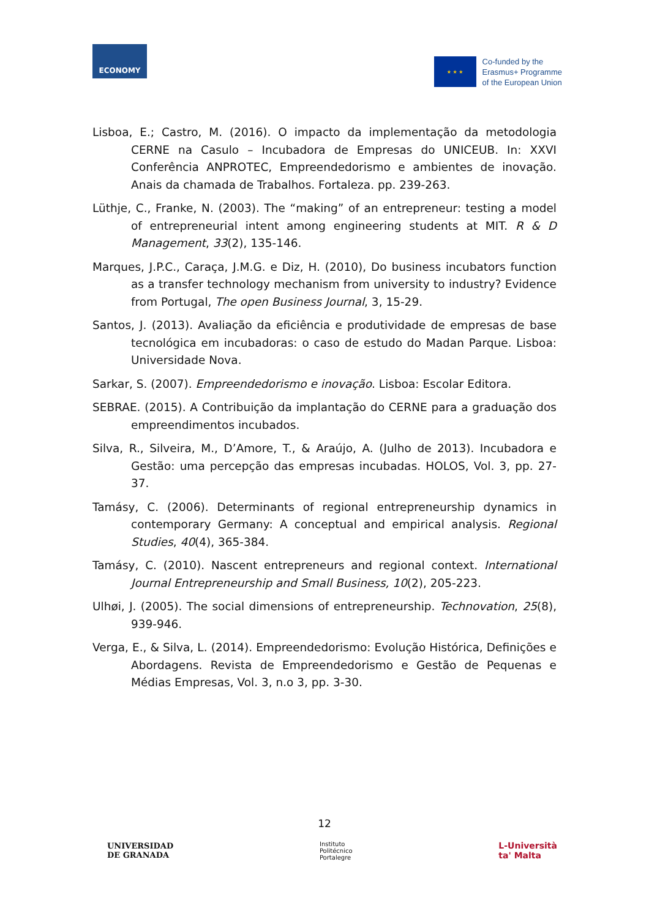ECONOMY
★ ★ ★
Co-funded by the
Erasmus+ Programme
of the European Union
Lisboa, E.; Castro, M. (2016). O impacto da implementação da metodologia CERNE na Casulo – Incubadora de Empresas do UNICEUB. In: XXVI Conferência ANPROTEC, Empreendedorismo e ambientes de inovação. Anais da chamada de Trabalhos. Fortaleza. pp. 239-263.
Lüthje, C., Franke, N. (2003). The “making” of an entrepreneur: testing a model of entrepreneurial intent among engineering students at MIT. R & D Management, 33(2), 135-146.
Marques, J.P.C., Caraça, J.M.G. e Diz, H. (2010), Do business incubators function as a transfer technology mechanism from university to industry? Evidence from Portugal, The open Business Journal, 3, 15-29.
Santos, J. (2013). Avaliação da eficiência e produtividade de empresas de base tecnológica em incubadoras: o caso de estudo do Madan Parque. Lisboa: Universidade Nova.
Sarkar, S. (2007). Empreendedorismo e inovação. Lisboa: Escolar Editora.
SEBRAE. (2015). A Contribuição da implantação do CERNE para a graduação dos empreendimentos incubados.
Silva, R., Silveira, M., D’Amore, T., & Araújo, A. (Julho de 2013). Incubadora e Gestão: uma percepção das empresas incubadas. HOLOS, Vol. 3, pp. 27-37.
Tamásy, C. (2006). Determinants of regional entrepreneurship dynamics in contemporary Germany: A conceptual and empirical analysis. Regional Studies, 40(4), 365-384.
Tamásy, C. (2010). Nascent entrepreneurs and regional context. International Journal Entrepreneurship and Small Business, 10(2), 205-223.
Ulhøi, J. (2005). The social dimensions of entrepreneurship. Technovation, 25(8), 939-946.
Verga, E., & Silva, L. (2014). Empreendedorismo: Evolução Histórica, Definições e Abordagens. Revista de Empreendedorismo e Gestão de Pequenas e Médias Empresas, Vol. 3, n.o 3, pp. 3-30.
12
UNIVERSIDAD
DE GRANADA
Instituto
Politécnico
Portalegre
L-Università
ta' Malta